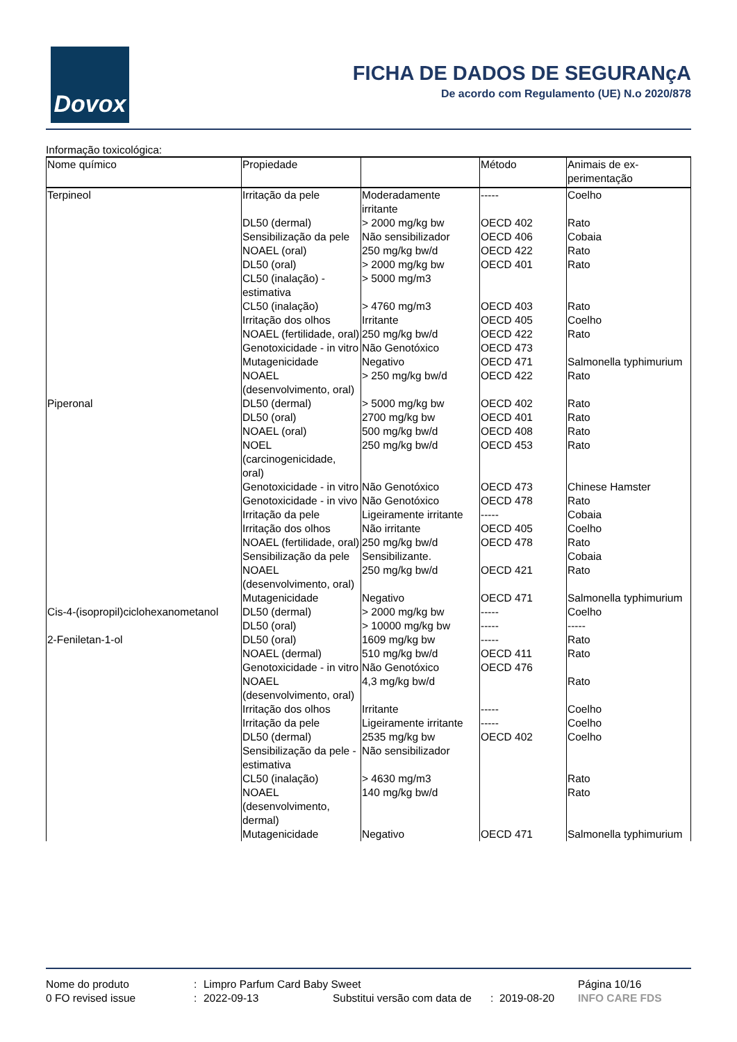Dovox
FICHA DE DADOS DE SEGURANçA
De acordo com Regulamento (UE) N.o 2020/878
Informação toxicológica:
| Nome químico | Propiedade | | Método | Animais de ex-perimentação |
| --- | --- | --- | --- | --- |
| Terpineol | Irritação da pele | Moderadamente irritante | ----- | Coelho |
| | DL50 (dermal) | > 2000 mg/kg bw | OECD 402 | Rato |
| | Sensibilização da pele | Não sensibilizador | OECD 406 | Cobaia |
| | NOAEL (oral) | 250 mg/kg bw/d | OECD 422 | Rato |
| | DL50 (oral) | > 2000 mg/kg bw | OECD 401 | Rato |
| | CL50 (inalação) - estimativa | > 5000 mg/m3 | | |
| | CL50 (inalação) | > 4760 mg/m3 | OECD 403 | Rato |
| | Irritação dos olhos | Irritante | OECD 405 | Coelho |
| | NOAEL (fertilidade, oral) | 250 mg/kg bw/d | OECD 422 | Rato |
| | Genotoxicidade - in vitro | Não Genotóxico | OECD 473 | |
| | Mutagenicidade | Negativo | OECD 471 | Salmonella typhimurium |
| | NOAEL (desenvolvimento, oral) | > 250 mg/kg bw/d | OECD 422 | Rato |
| Piperonal | DL50 (dermal) | > 5000 mg/kg bw | OECD 402 | Rato |
| | DL50 (oral) | 2700 mg/kg bw | OECD 401 | Rato |
| | NOAEL (oral) | 500 mg/kg bw/d | OECD 408 | Rato |
| | NOEL (carcinogenicidade, oral) | 250 mg/kg bw/d | OECD 453 | Rato |
| | Genotoxicidade - in vitro | Não Genotóxico | OECD 473 | Chinese Hamster |
| | Genotoxicidade - in vivo | Não Genotóxico | OECD 478 | Rato |
| | Irritação da pele | Ligeiramente irritante | ----- | Cobaia |
| | Irritação dos olhos | Não irritante | OECD 405 | Coelho |
| | NOAEL (fertilidade, oral) | 250 mg/kg bw/d | OECD 478 | Rato |
| | Sensibilização da pele | Sensibilizante. | | Cobaia |
| | NOAEL (desenvolvimento, oral) | 250 mg/kg bw/d | OECD 421 | Rato |
| | Mutagenicidade | Negativo | OECD 471 | Salmonella typhimurium |
| Cis-4-(isopropil)ciclohexanometanol | DL50 (dermal) | > 2000 mg/kg bw | ----- | Coelho |
| | DL50 (oral) | > 10000 mg/kg bw | ----- | ----- |
| 2-Feniletan-1-ol | DL50 (oral) | 1609 mg/kg bw | ----- | Rato |
| | NOAEL (dermal) | 510 mg/kg bw/d | OECD 411 | Rato |
| | Genotoxicidade - in vitro | Não Genotóxico | OECD 476 | |
| | NOAEL (desenvolvimento, oral) | 4,3 mg/kg bw/d | | Rato |
| | Irritação dos olhos | Irritante | ----- | Coelho |
| | Irritação da pele | Ligeiramente irritante | ----- | Coelho |
| | DL50 (dermal) | 2535 mg/kg bw | OECD 402 | Coelho |
| | Sensibilização da pele - estimativa | Não sensibilizador | | |
| | CL50 (inalação) | > 4630 mg/m3 | | Rato |
| | NOAEL (desenvolvimento, dermal) | 140 mg/kg bw/d | | Rato |
| | Mutagenicidade | Negativo | OECD 471 | Salmonella typhimurium |
| Nome do produto | : | Limpro Parfum Card Baby Sweet | | | Página 10/16 |
| 0 FO revised issue | : | 2022-09-13 | Substitui versão com data de | : 2019-08-20 | INFO CARE FDS |